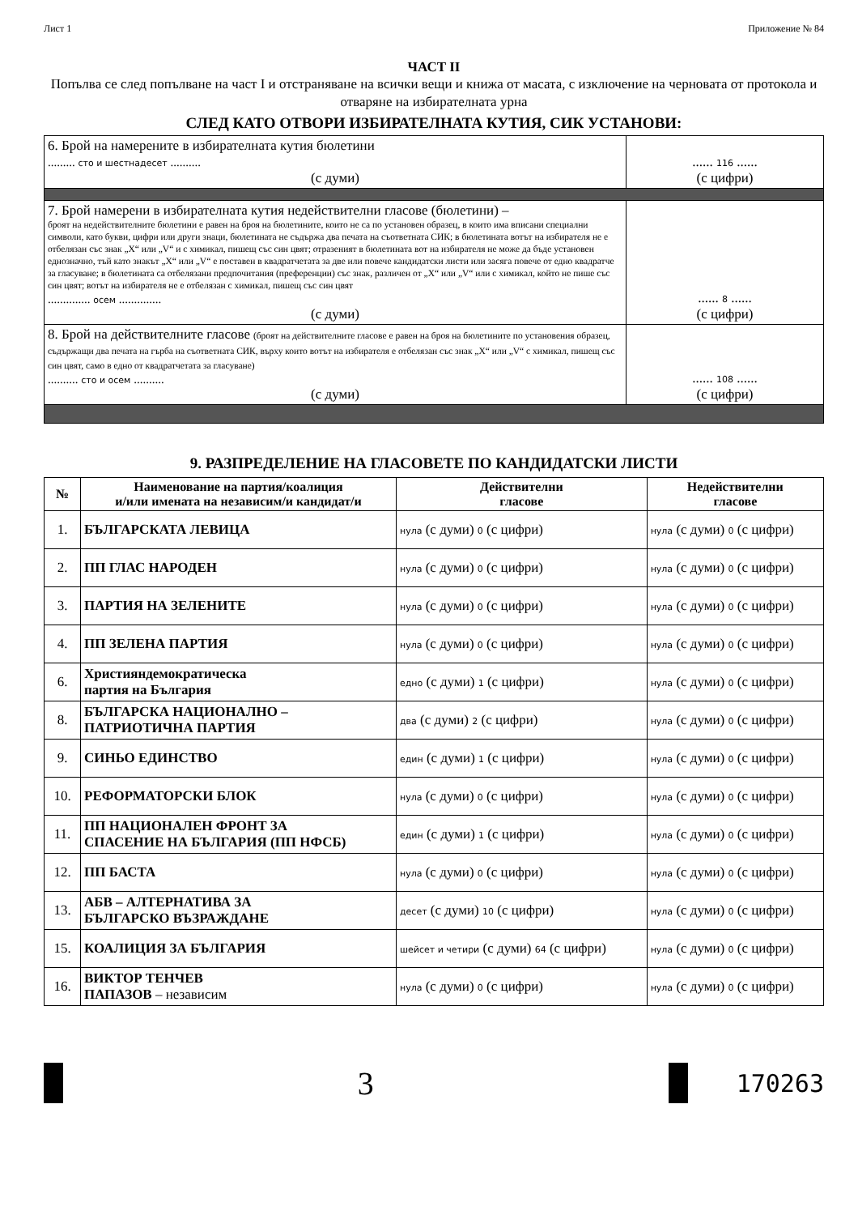Лист 1 Приложение № 84
ЧАСТ II
Попълва се след попълване на част I и отстраняване на всички вещи и книжа от масата, с изключение на черновата от протокола и отваряне на избирателната урна
СЛЕД КАТО ОТВОРИ ИЗБИРАТЕЛНАТА КУТИЯ, СИК УСТАНОВИ:
| 6. Брой на намерените в избирателната кутия бюлетини ......... сто и шестнадесет .......... (с думи) | ...... 116 ...... (с цифри) |
| 7. Брой намерени в избирателната кутия недействителни гласове (бюлетини) – броят на недействителните бюлетини е равен на броя на бюлетините, които не са по установен образец, в които има вписани специални символи, като букви, цифри или други знаци, бюлетината не съдържа два печата на съответната СИК; в бюлетината вотът на избирателя не е отбелязан със знак „X“ или „V“ и с химикал, пишещ със син цвят; отразеният в бюлетината вот на избирателя не може да бъде установен еднозначно, тъй като знакът „X“ или „V“ е поставен в квадратчетата за две или повече кандидатски листи или засяга повече от едно квадратче за гласуване; в бюлетината са отбелязани предпочитания (преференции) със знак, различен от „X“ или „V“ или с химикал, който не пише със син цвят; вотът на избирателя не е отбелязан с химикал, пишещ със син цвят .............. осем .............. (с думи) | ...... 8 ...... (с цифри) |
| 8. Брой на действителните гласове (броят на действителните гласове е равен на броя на бюлетините по установения образец, съдържащи два печата на гърба на съответната СИК, върху които вотът на избирателя е отбелязан със знак „X“ или „V“ с химикал, пишещ със син цвят, само в едно от квадратчетата за гласуване) .......... сто и осем .......... (с думи) | ...... 108 ...... (с цифри) |
9. РАЗПРЕДЕЛЕНИЕ НА ГЛАСОВЕТЕ ПО КАНДИДАТСКИ ЛИСТИ
| № | Наименование на партия/коалиция и/или имената на независим/и кандидат/и | Действителни гласове | Недействителни гласове |
| --- | --- | --- | --- |
| 1. | БЪЛГАРСКАТА ЛЕВИЦА | нула (с думи) 0 (с цифри) | нула (с думи) 0 (с цифри) |
| 2. | ПП ГЛАС НАРОДЕН | нула (с думи) 0 (с цифри) | нула (с думи) 0 (с цифри) |
| 3. | ПАРТИЯ НА ЗЕЛЕНИТЕ | нула (с думи) 0 (с цифри) | нула (с думи) 0 (с цифри) |
| 4. | ПП ЗЕЛЕНА ПАРТИЯ | нула (с думи) 0 (с цифри) | нула (с думи) 0 (с цифри) |
| 6. | Християндемократическа партия на България | едно (с думи) 1 (с цифри) | нула (с думи) 0 (с цифри) |
| 8. | БЪЛГАРСКА НАЦИОНАЛНО – ПАТРИОТИЧНА ПАРТИЯ | два (с думи) 2 (с цифри) | нула (с думи) 0 (с цифри) |
| 9. | СИНЬО ЕДИНСТВО | един (с думи) 1 (с цифри) | нула (с думи) 0 (с цифри) |
| 10. | РЕФОРМАТОРСКИ БЛОК | нула (с думи) 0 (с цифри) | нула (с думи) 0 (с цифри) |
| 11. | ПП НАЦИОНАЛЕН ФРОНТ ЗА СПАСЕНИЕ НА БЪЛГАРИЯ (ПП НФСБ) | един (с думи) 1 (с цифри) | нула (с думи) 0 (с цифри) |
| 12. | ПП БАСТА | нула (с думи) 0 (с цифри) | нула (с думи) 0 (с цифри) |
| 13. | АБВ – АЛТЕРНАТИВА ЗА БЪЛГАРСКО ВЪЗРАЖДАНЕ | десет (с думи) 10 (с цифри) | нула (с думи) 0 (с цифри) |
| 15. | КОАЛИЦИЯ ЗА БЪЛГАРИЯ | шейсет и четири (с думи) 64 (с цифри) | нула (с думи) 0 (с цифри) |
| 16. | ВИКТОР ТЕНЧЕВ ПАПАЗОВ – независим | нула (с думи) 0 (с цифри) | нула (с думи) 0 (с цифри) |
3
170263